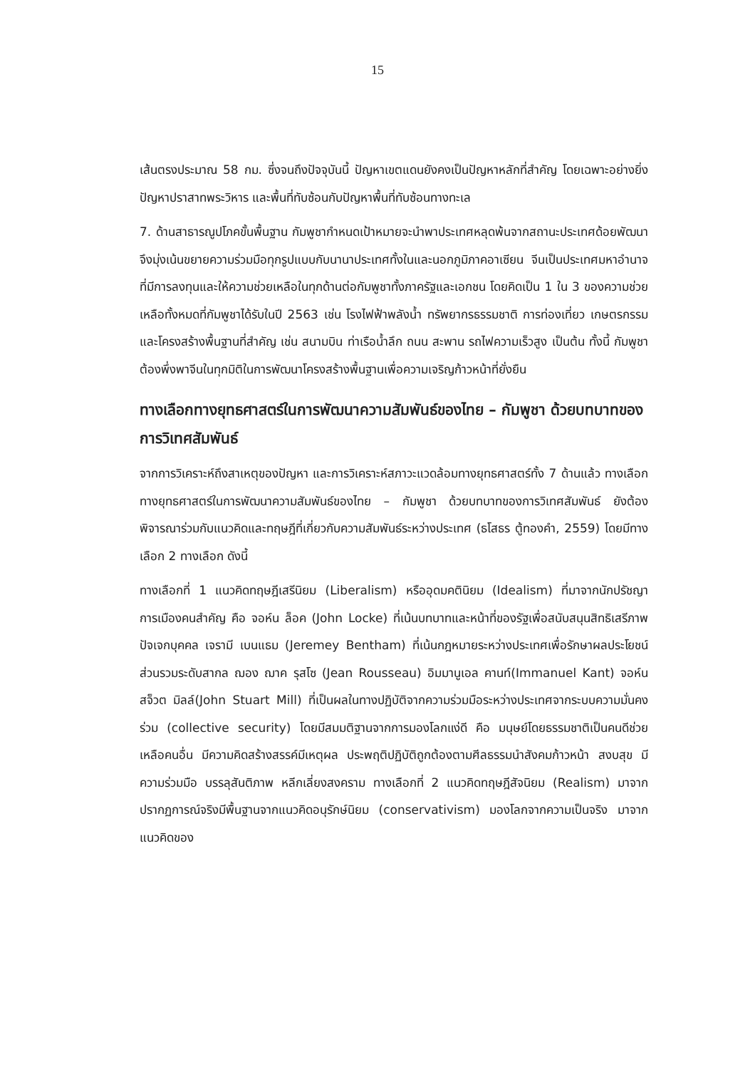15
เส้นตรงประมาณ 58 กม. ซึ่งจนถึงปัจจุบันนี้ ปัญหาเขตแดนยังคงเป็นปัญหาหลักที่สำคัญ โดยเฉพาะอย่างยิ่งปัญหาปราสาทพระวิหาร และพื้นที่ทับซ้อนกับปัญหาพื้นที่ทับซ้อนทางทะเล
7. ด้านสาธารณูปโภคขั้นพื้นฐาน กัมพูชากำหนดเป้าหมายจะนำพาประเทศหลุดพ้นจากสถานะประเทศด้อยพัฒนา จึงมุ่งเน้นขยายความร่วมมือทุกรูปแบบกับนานาประเทศทั้งในและนอกภูมิภาคอาเซียน จีนเป็นประเทศมหาอำนาจที่มีการลงทุนและให้ความช่วยเหลือในทุกด้านต่อกัมพูชาทั้งภาครัฐและเอกชน โดยคิดเป็น 1 ใน 3 ของความช่วยเหลือทั้งหมดที่กัมพูชาได้รับในปี 2563 เช่น โรงไฟฟ้าพลังน้ำ ทรัพยากรธรรมชาติ การท่องเที่ยว เกษตรกรรม และโครงสร้างพื้นฐานที่สำคัญ เช่น สนามบิน ท่าเรือน้ำลึก ถนน สะพาน รถไฟความเร็วสูง เป็นต้น ทั้งนี้ กัมพูชาต้องพึ่งพาจีนในทุกมิติในการพัฒนาโครงสร้างพื้นฐานเพื่อความเจริญก้าวหน้าที่ยั่งยืน
ทางเลือกทางยุทธศาสตร์ในการพัฒนาความสัมพันธ์ของไทย – กัมพูชา ด้วยบทบาทของการวิเทศสัมพันธ์
จากการวิเคราะห์ถึงสาเหตุของปัญหา และการวิเคราะห์สภาวะแวดล้อมทางยุทธศาสตร์ทั้ง 7 ด้านแล้ว ทางเลือกทางยุทธศาสตร์ในการพัฒนาความสัมพันธ์ของไทย – กัมพูชา ด้วยบทบาทของการวิเทศสัมพันธ์ ยังต้องพิจารณาร่วมกับแนวคิดและทฤษฎีที่เกี่ยวกับความสัมพันธ์ระหว่างประเทศ (ธโสธร ตู้ทองคำ, 2559) โดยมีทางเลือก 2 ทางเลือก ดังนี้
ทางเลือกที่ 1 แนวคิดทฤษฎีเสรีนิยม (Liberalism) หรืออุดมคตินิยม (Idealism) ที่มาจากนักปรัชญาการเมืองคนสำคัญ คือ จอห์น ล็อค (John Locke) ที่เน้นบทบาทและหน้าที่ของรัฐเพื่อสนับสนุนสิทธิเสรีภาพปัจเจกบุคคล เจรามี เบนแธม (Jeremey Bentham) ที่เน้นกฎหมายระหว่างประเทศเพื่อรักษาผลประโยชน์ส่วนรวมระดับสากล ฌอง ฌาค รุสโซ (Jean Rousseau) อิมมานูเอล คานท์(Immanuel Kant) จอห์น สจ็วต มิลล์(John Stuart Mill) ที่เป็นผลในทางปฏิบัติจากความร่วมมือระหว่างประเทศจากระบบความมั่นคงร่วม (collective security) โดยมีสมมติฐานจากการมองโลกแง่ดี คือ มนุษย์โดยธรรมชาติเป็นคนดีช่วยเหลือคนอื่น มีความคิดสร้างสรรค์มีเหตุผล ประพฤติปฏิบัติถูกต้องตามศีลธรรมนำสังคมก้าวหน้า สงบสุข มีความร่วมมือ บรรลุสันติภาพ หลีกเลี่ยงสงคราม ทางเลือกที่ 2 แนวคิดทฤษฎีสัจนิยม (Realism) มาจากปรากฏการณ์จริงมีพื้นฐานจากแนวคิดอนุรักษ์นิยม (conservativism) มองโลกจากความเป็นจริง มาจากแนวคิดของ